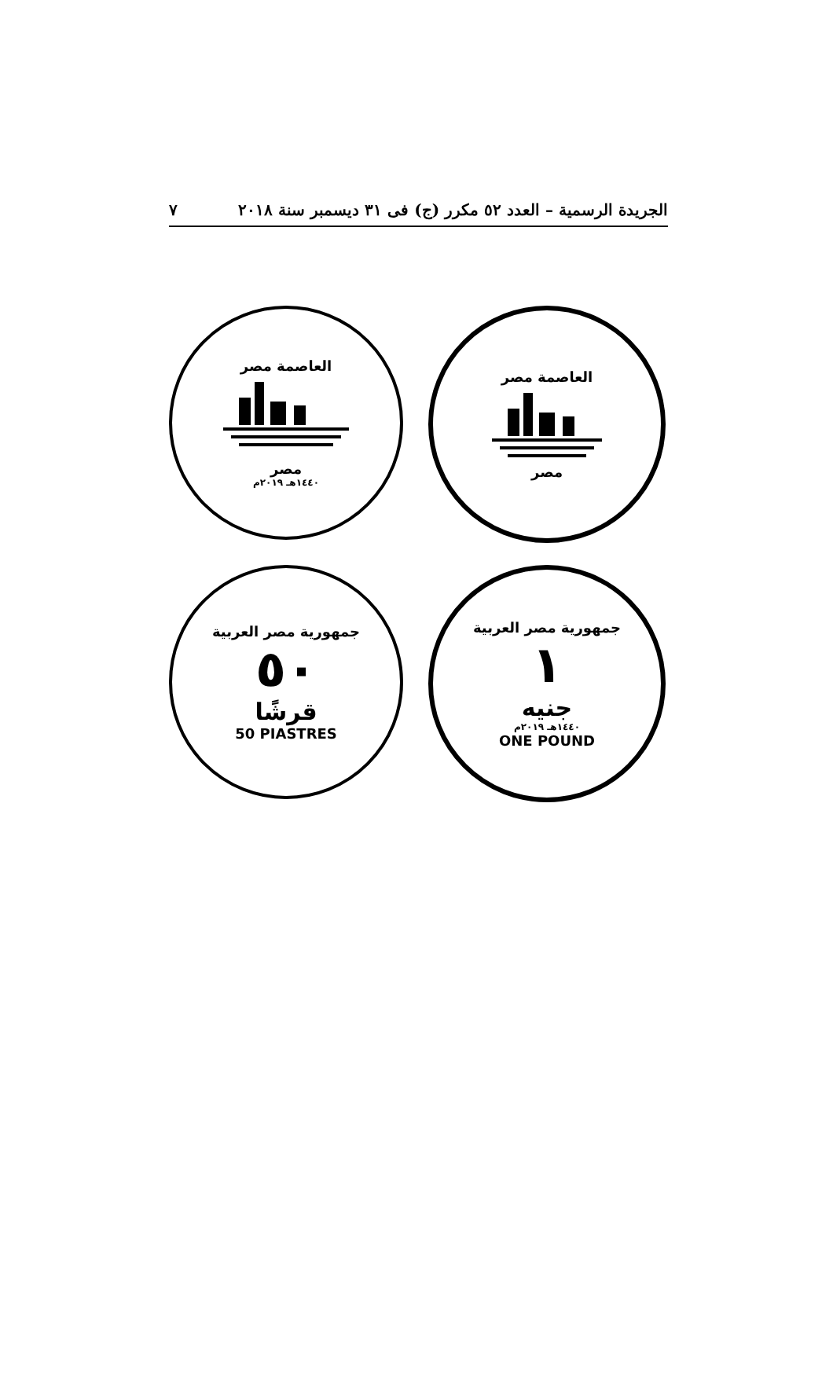الجريدة الرسمية – العدد ٥٢ مكرر (ج) فى ٣١ ديسمبر سنة ٢٠١٨ ٧
العاصمة مصر
مصر
١٤٤٠هـ ٢٠١٩م
العاصمة مصر
مصر
جمهورية مصر العربية
٥٠
قرشًا
50 PIASTRES
جمهورية مصر العربية
١
جنيه
١٤٤٠هـ ٢٠١٩م
ONE POUND